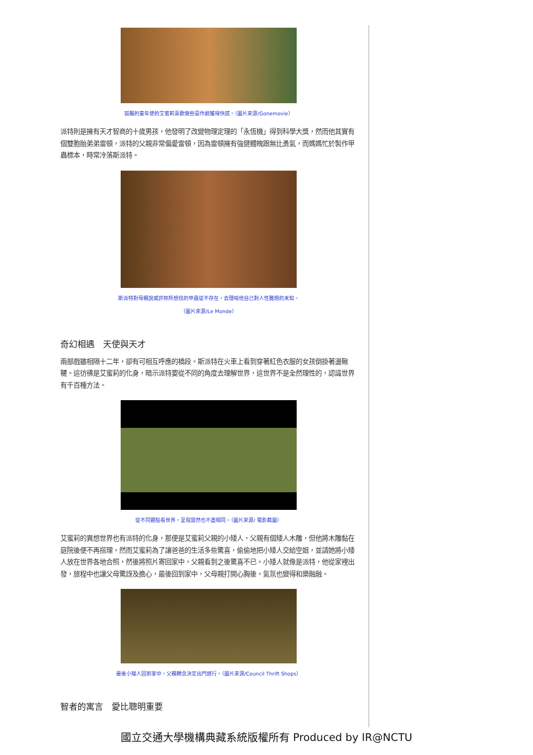孤獨的童年使的艾蜜莉喜歡做些惡作劇獲得快感。（圖片來源/Gonemovie）
派特則是擁有天才智商的十歲男孩，他發明了改變物理定理的「永恆機」得到科學大獎，然而他其實有個雙胞胎弟弟雷頓，派特的父親非常偏愛雷頓，因為雷頓擁有強健體魄跟無比勇氣，而媽媽忙於製作甲蟲標本，時常冷落斯派特。
斯派特對母親說或許妳所想找的甲蟲從不存在，去隱喻他自己對人性難題的未知。
（圖片來源/Le Monde）
奇幻相遇　天使與天才
兩部戲雖相隔十二年，卻有可相互呼應的橋段。斯派特在火車上看到穿著紅色衣服的女孩倒掛著盪鞦韆。這彷彿是艾蜜莉的化身，暗示派特要從不同的角度去理解世界，這世界不是全然理性的，認識世界有千百種方法。
從不同觀點看世界，呈現當然也不盡相同。（圖片來源/ 電影截圖）
艾蜜莉的異想世界也有派特的化身，那便是艾蜜莉父親的小矮人，父親有個矮人木雕，但他將木雕黏在庭院後便不再搭理，然而艾蜜莉為了讓爸爸的生活多些驚喜，偷偷地把小矮人交給空姐，並請她將小矮人放在世界各地合照，然後將照片寄回家中，父親看到之後驚喜不已。小矮人就像是派特，他從家裡出發，旅程中也讓父母驚訝及擔心，最後回到家中，父母親打開心胸後，氣氛也變得和樂融融。
最後小矮人回到家中，父親轉念決定出門旅行。（圖片來源/Council Thrift Shops）
智者的寓言　愛比聰明重要
國立交通大學機構典藏系統版權所有 Produced by IR@NCTU